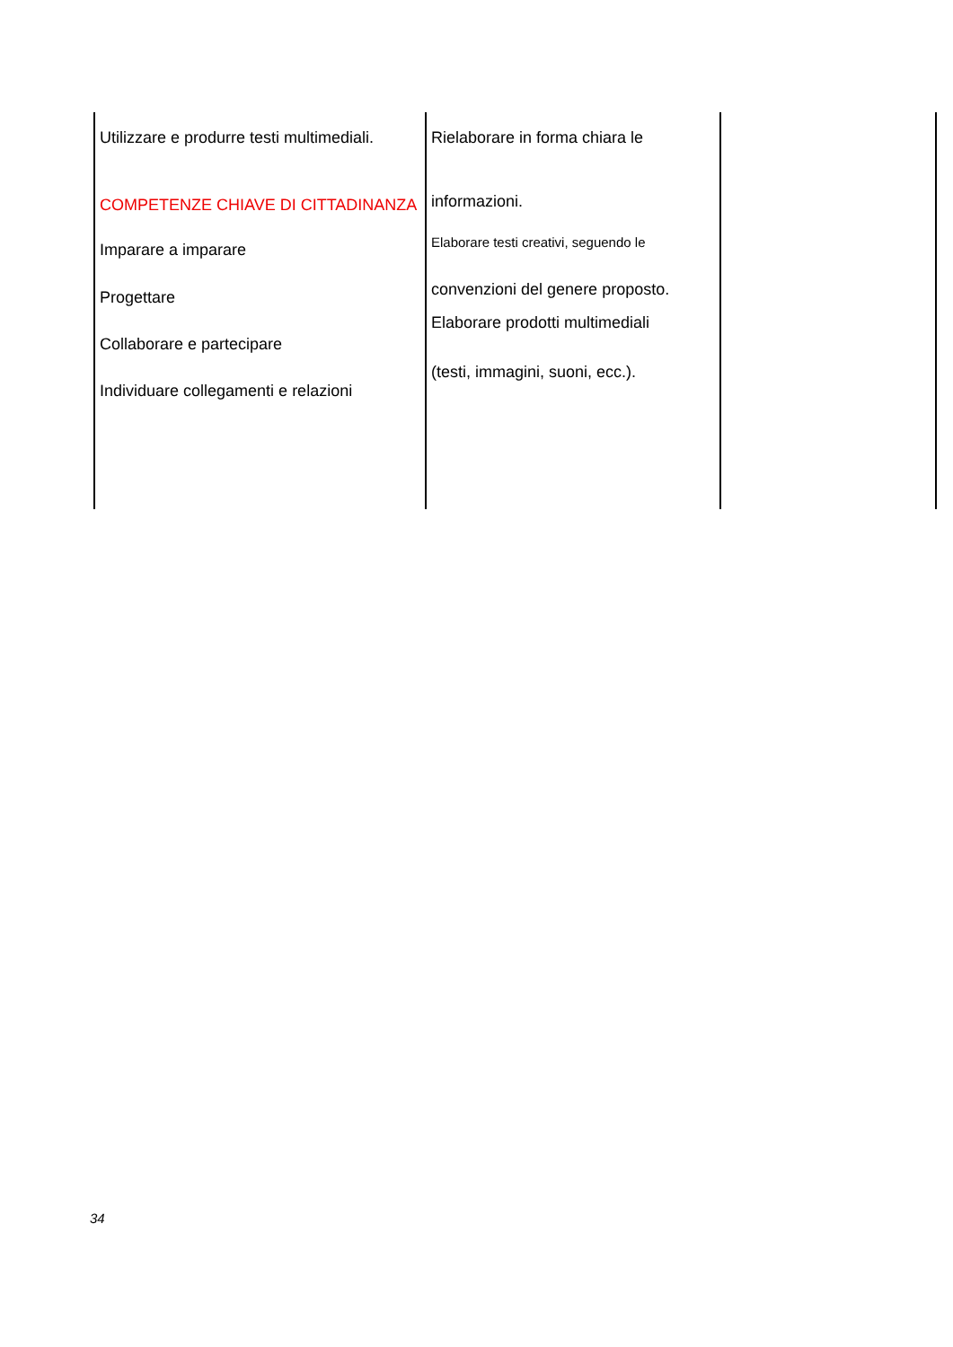| Utilizzare e produrre testi multimediali. COMPETENZE CHIAVE DI CITTADINANZA Imparare a imparare Progettare Collaborare e partecipare Individuare collegamenti e relazioni | Rielaborare in forma chiara le informazioni. Elaborare testi creativi, seguendo le convenzioni del genere proposto. Elaborare prodotti multimediali (testi, immagini, suoni, ecc.). | |
34